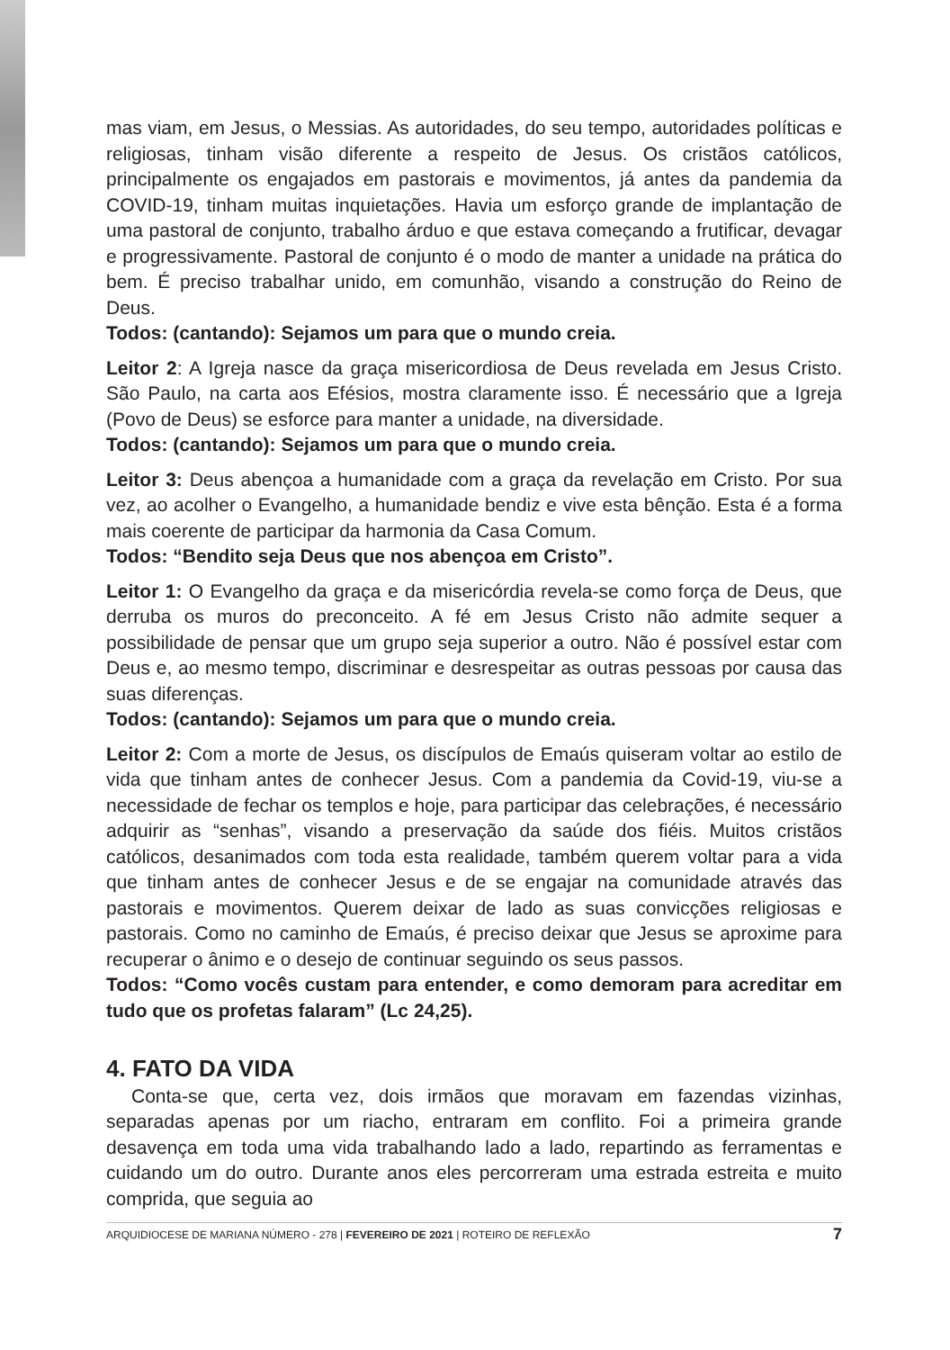mas viam, em Jesus, o Messias. As autoridades, do seu tempo, autoridades políticas e religiosas, tinham visão diferente a respeito de Jesus. Os cristãos católicos, principalmente os engajados em pastorais e movimentos, já antes da pandemia da COVID-19, tinham muitas inquietações. Havia um esforço grande de implantação de uma pastoral de conjunto, trabalho árduo e que estava começando a frutificar, devagar e progressivamente. Pastoral de conjunto é o modo de manter a unidade na prática do bem. É preciso trabalhar unido, em comunhão, visando a construção do Reino de Deus.
Todos: (cantando): Sejamos um para que o mundo creia.
Leitor 2: A Igreja nasce da graça misericordiosa de Deus revelada em Jesus Cristo. São Paulo, na carta aos Efésios, mostra claramente isso. É necessário que a Igreja (Povo de Deus) se esforce para manter a unidade, na diversidade.
Todos: (cantando): Sejamos um para que o mundo creia.
Leitor 3: Deus abençoa a humanidade com a graça da revelação em Cristo. Por sua vez, ao acolher o Evangelho, a humanidade bendiz e vive esta bênção. Esta é a forma mais coerente de participar da harmonia da Casa Comum.
Todos: “Bendito seja Deus que nos abençoa em Cristo”.
Leitor 1: O Evangelho da graça e da misericórdia revela-se como força de Deus, que derruba os muros do preconceito. A fé em Jesus Cristo não admite sequer a possibilidade de pensar que um grupo seja superior a outro. Não é possível estar com Deus e, ao mesmo tempo, discriminar e desrespeitar as outras pessoas por causa das suas diferenças.
Todos: (cantando): Sejamos um para que o mundo creia.
Leitor 2: Com a morte de Jesus, os discípulos de Emaús quiseram voltar ao estilo de vida que tinham antes de conhecer Jesus. Com a pandemia da Covid-19, viu-se a necessidade de fechar os templos e hoje, para participar das celebrações, é necessário adquirir as “senhas”, visando a preservação da saúde dos fiéis. Muitos cristãos católicos, desanimados com toda esta realidade, também querem voltar para a vida que tinham antes de conhecer Jesus e de se engajar na comunidade através das pastorais e movimentos. Querem deixar de lado as suas convicções religiosas e pastorais. Como no caminho de Emaús, é preciso deixar que Jesus se aproxime para recuperar o ânimo e o desejo de continuar seguindo os seus passos.
Todos: “Como vocês custam para entender, e como demoram para acreditar em tudo que os profetas falaram” (Lc 24,25).
4. FATO DA VIDA
Conta-se que, certa vez, dois irmãos que moravam em fazendas vizinhas, separadas apenas por um riacho, entraram em conflito. Foi a primeira grande desavença em toda uma vida trabalhando lado a lado, repartindo as ferramentas e cuidando um do outro. Durante anos eles percorreram uma estrada estreita e muito comprida, que seguia ao
ARQUIDIOCESE DE MARIANA NÚMERO - 278 | FEVEREIRO DE 2021 | ROTEIRO DE REFLEXÃO 7